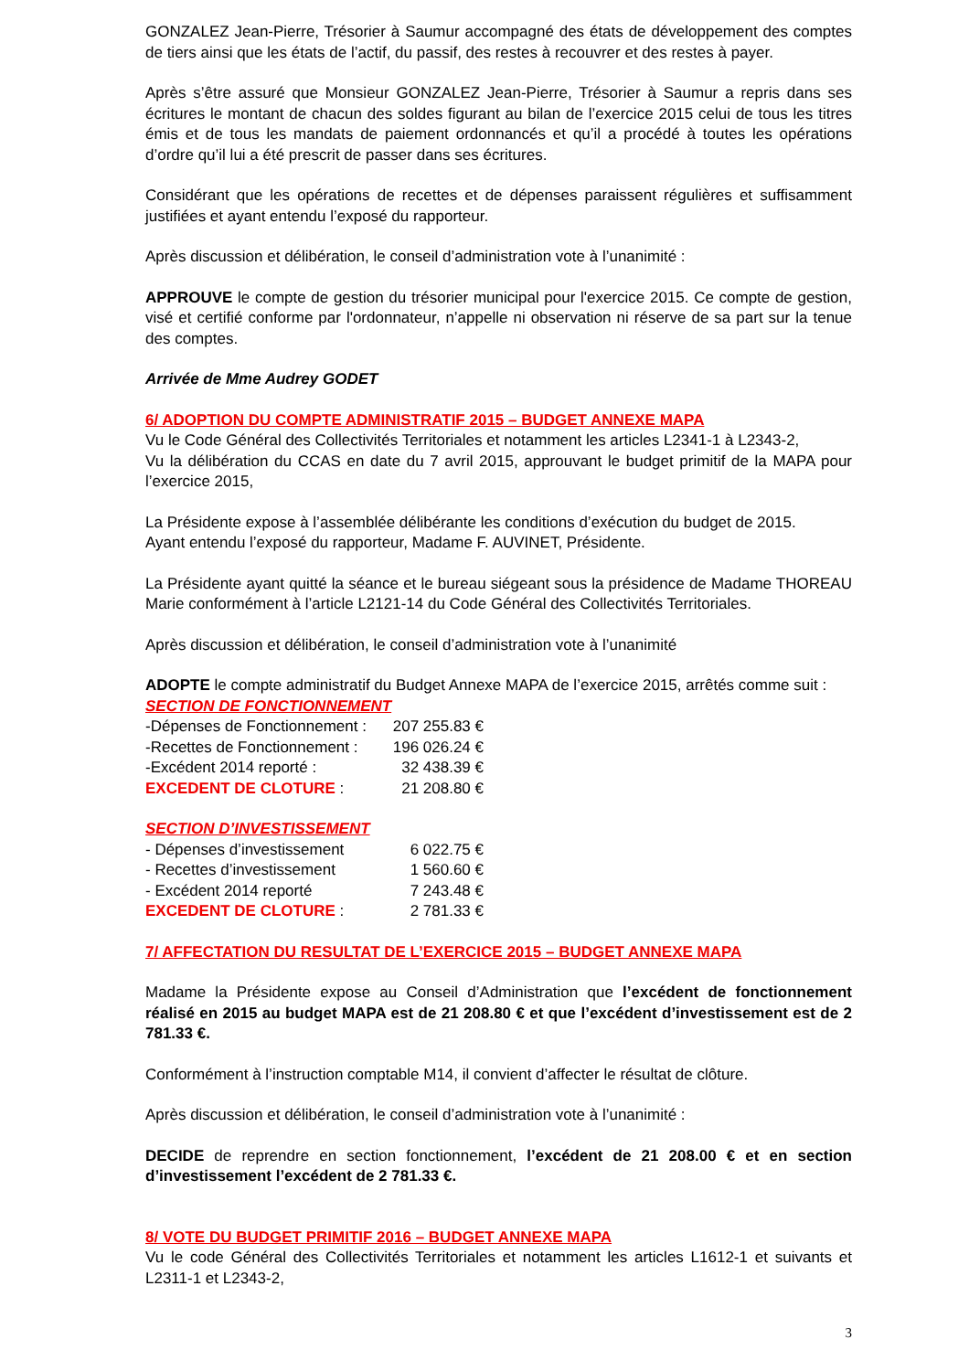GONZALEZ Jean-Pierre, Trésorier à Saumur accompagné des états de développement des comptes de tiers ainsi que les états de l’actif, du passif, des restes à recouvrer et des restes à payer.
Après s’être assuré que Monsieur GONZALEZ Jean-Pierre, Trésorier à Saumur a repris dans ses écritures le montant de chacun des soldes figurant au bilan de l’exercice 2015 celui de tous les titres émis et de tous les mandats de paiement ordonnancés et qu’il a procédé à toutes les opérations d’ordre qu’il lui a été prescrit de passer dans ses écritures.
Considérant que les opérations de recettes et de dépenses paraissent régulières et suffisamment justifiées et ayant entendu l’exposé du rapporteur.
Après discussion et délibération, le conseil d’administration vote à l’unanimité :
APPROUVE le compte de gestion du trésorier municipal pour l'exercice 2015. Ce compte de gestion, visé et certifié conforme par l'ordonnateur, n’appelle ni observation ni réserve de sa part sur la tenue des comptes.
Arrivée de Mme Audrey GODET
6/ ADOPTION DU COMPTE ADMINISTRATIF 2015 – BUDGET ANNEXE MAPA
Vu le Code Général des Collectivités Territoriales et notamment les articles L2341-1 à L2343-2,
Vu la délibération du CCAS en date du 7 avril 2015, approuvant le budget primitif de la MAPA pour l’exercice 2015,
La Présidente expose à l’assemblée délibérante les conditions d’exécution du budget de 2015.
Ayant entendu l’exposé du rapporteur, Madame F. AUVINET, Présidente.
La Présidente ayant quitté la séance et le bureau siégeant sous la présidence de Madame THOREAU Marie conformément à l’article L2121-14 du Code Général des Collectivités Territoriales.
Après discussion et délibération, le conseil d’administration vote à l’unanimité
ADOPTE le compte administratif du Budget Annexe MAPA de l’exercice 2015, arrêtés comme suit :
SECTION DE FONCTIONNEMENT
| -Dépenses de Fonctionnement : | 207 255.83 € |
| -Recettes de Fonctionnement : | 196 026.24 € |
| -Excédent 2014 reporté : | 32 438.39 € |
| EXCEDENT DE CLOTURE : | 21 208.80 € |
SECTION D’INVESTISSEMENT
| - Dépenses d’investissement | 6 022.75 € |
| - Recettes d’investissement | 1 560.60 € |
| - Excédent 2014 reporté | 7 243.48 € |
| EXCEDENT DE CLOTURE : | 2 781.33 € |
7/ AFFECTATION DU RESULTAT DE L’EXERCICE 2015 – BUDGET ANNEXE MAPA
Madame la Présidente expose au Conseil d’Administration que l’excédent de fonctionnement réalisé en 2015 au budget MAPA est de 21 208.80 € et que l’excédent d’investissement est de 2 781.33 €.
Conformément à l’instruction comptable M14, il convient d’affecter le résultat de clôture.
Après discussion et délibération, le conseil d’administration vote à l’unanimité :
DECIDE de reprendre en section fonctionnement, l’excédent de 21 208.00 € et en section d’investissement l’excédent de 2 781.33 €.
8/ VOTE DU BUDGET PRIMITIF 2016 – BUDGET ANNEXE MAPA
Vu le code Général des Collectivités Territoriales et notamment les articles L1612-1 et suivants et L2311-1 et L2343-2,
3